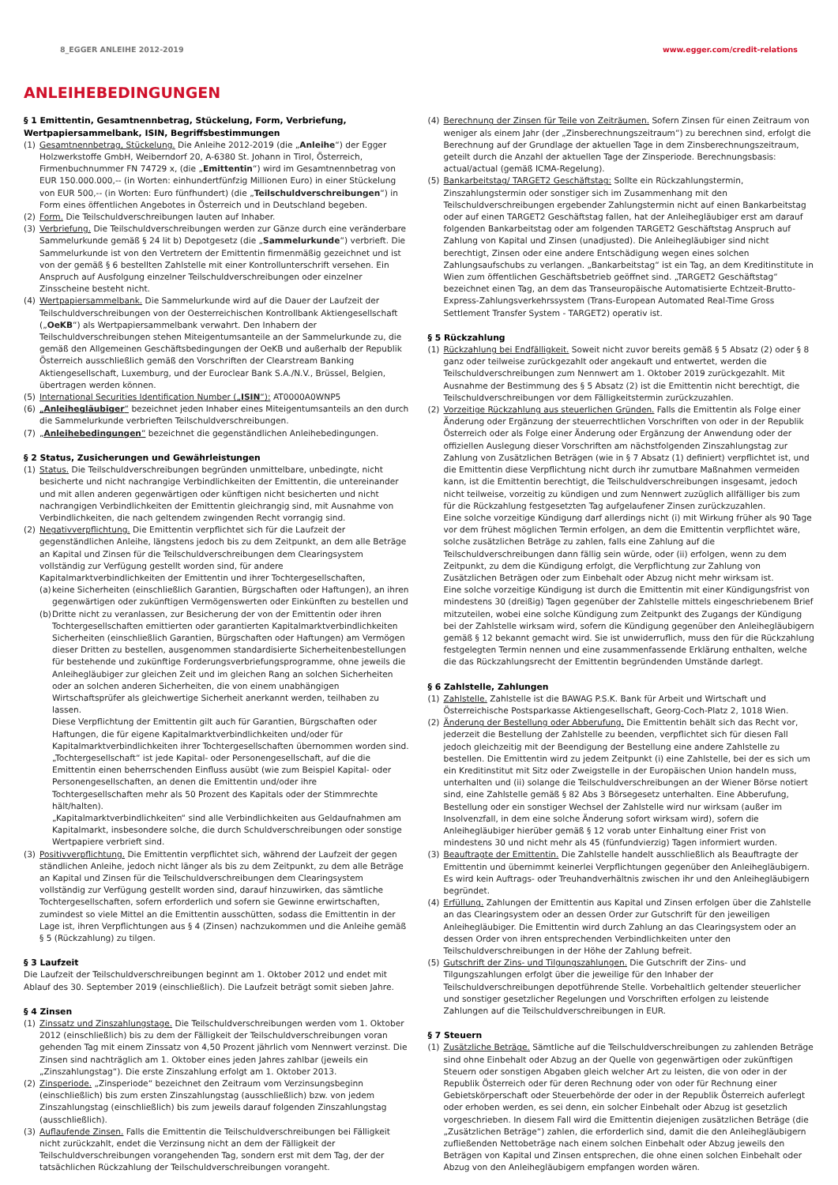8_EGGER ANLEIHE 2012-2019 www.egger.com/credit-relations
ANLEIHEBEDINGUNGEN
§ 1 Emittentin, Gesamtnennbetrag, Stückelung, Form, Verbriefung, Wertpapiersammelbank, ISIN, Begriffsbestimmungen
(1) Gesamtnennbetrag, Stückelung. Die Anleihe 2012-2019 (die „Anleihe“) der Egger Holzwerkstoffe GmbH, Weiberndorf 20, A-6380 St. Johann in Tirol, Österreich, Firmenbuchnummer FN 74729 x, (die „Emittentin“) wird im Gesamtnennbetrag von EUR 150.000.000,-- (in Worten: einhundertfünfzig Millionen Euro) in einer Stückelung von EUR 500,-- (in Worten: Euro fünfhundert) (die „Teilschuldverschreibungen“) in Form eines öffentlichen Angebotes in Österreich und in Deutschland begeben.
(2) Form. Die Teilschuldverschreibungen lauten auf Inhaber.
(3) Verbriefung. Die Teilschuldverschreibungen werden zur Gänze durch eine veränderbare Sammelurkunde gemäß § 24 lit b) Depotgesetz (die „Sammelurkunde“) verbrieft. Die Sammelurkunde ist von den Vertretern der Emittentin firmenmäßig gezeichnet und ist von der gemäß § 6 bestellten Zahlstelle mit einer Kontrollunterschrift versehen. Ein Anspruch auf Ausfolgung einzelner Teilschuldverschreibungen oder einzelner Zinsscheine besteht nicht.
(4) Wertpapiersammelbank. Die Sammelurkunde wird auf die Dauer der Laufzeit der Teilschuldverschreibungen von der Oesterreichischen Kontrollbank Aktiengesellschaft („OeKB“) als Wertpapiersammelbank verwahrt. Den Inhabern der Teilschuldverschreibungen stehen Miteigentumsanteile an der Sammelurkunde zu, die gemäß den Allgemeinen Geschäftsbedingungen der OeKB und außerhalb der Republik Österreich ausschließlich gemäß den Vorschriften der Clearstream Banking Aktiengesellschaft, Luxemburg, und der Euroclear Bank S.A./N.V., Brüssel, Belgien, übertragen werden können.
(5) International Securities Identification Number („ISIN“): AT0000A0WNP5
(6) „Anleihegläubiger“ bezeichnet jeden Inhaber eines Miteigentumsanteils an den durch die Sammelurkunde verbrieften Teilschuldverschreibungen.
(7) „Anleihebedingungen“ bezeichnet die gegenständlichen Anleihebedingungen.
§ 2 Status, Zusicherungen und Gewährleistungen
(1) Status. Die Teilschuldverschreibungen begründen unmittelbare, unbedingte, nicht besicherte und nicht nachrangige Verbindlichkeiten der Emittentin, die untereinander und mit allen anderen gegenwärtigen oder künftigen nicht besicherten und nicht nachrangigen Verbindlichkeiten der Emittentin gleichrangig sind, mit Ausnahme von Verbindlichkeiten, die nach geltendem zwingenden Recht vorrangig sind.
(2) Negativverpflichtung. Die Emittentin verpflichtet sich für die Laufzeit der gegenständlichen Anleihe, längstens jedoch bis zu dem Zeitpunkt, an dem alle Beträge an Kapital und Zinsen für die Teilschuldverschreibungen dem Clearingsystem vollständig zur Verfügung gestellt worden sind, für andere Kapitalmarktverbindlichkeiten der Emittentin und ihrer Tochtergesellschaften,
(a) keine Sicherheiten (einschließlich Garantien, Bürgschaften oder Haftungen), an ihren gegenwärtigen oder zukünftigen Vermögenswerten oder Einkünften zu bestellen und
(b) Dritte nicht zu veranlassen, zur Besicherung der von der Emittentin oder ihren Tochtergesellschaften emittierten oder garantierten Kapitalmarktverbindlichkeiten Sicherheiten (einschließlich Garantien, Bürgschaften oder Haftungen) am Vermögen dieser Dritten zu bestellen, ausgenommen standardisierte Sicherheitenbestellungen für bestehende und zukünftige Forderungsverbriefungsprogramme, ohne jeweils die Anleihegläubiger zur gleichen Zeit und im gleichen Rang an solchen Sicherheiten oder an solchen anderen Sicherheiten, die von einem unabhängigen Wirtschaftsprüfer als gleichwertige Sicherheit anerkannt werden, teilhaben zu lassen.
Diese Verpflichtung der Emittentin gilt auch für Garantien, Bürgschaften oder Haftungen, die für eigene Kapitalmarktverbindlichkeiten und/oder für Kapitalmarktverbindlichkeiten ihrer Tochtergesellschaften übernommen worden sind.
„Tochtergesellschaft“ ist jede Kapital- oder Personengesellschaft, auf die die Emittentin einen beherrschenden Einfluss ausübt (wie zum Beispiel Kapital- oder Personengesellschaften, an denen die Emittentin und/oder ihre Tochtergesellschaften mehr als 50 Prozent des Kapitals oder der Stimmrechte hält/halten).
„Kapitalmarktverbindlichkeiten“ sind alle Verbindlichkeiten aus Geldaufnahmen am Kapitalmarkt, insbesondere solche, die durch Schuldverschreibungen oder sonstige Wertpapiere verbrieft sind.
(3) Positivverpflichtung. Die Emittentin verpflichtet sich, während der Laufzeit der gegen ständlichen Anleihe, jedoch nicht länger als bis zu dem Zeitpunkt, zu dem alle Beträge an Kapital und Zinsen für die Teilschuldverschreibungen dem Clearingsystem vollständig zur Verfügung gestellt worden sind, darauf hinzuwirken, das sämtliche Tochtergesellschaften, sofern erforderlich und sofern sie Gewinne erwirtschaften, zumindest so viele Mittel an die Emittentin ausschütten, sodass die Emittentin in der Lage ist, ihren Verpflichtungen aus § 4 (Zinsen) nachzukommen und die Anleihe gemäß § 5 (Rückzahlung) zu tilgen.
§ 3 Laufzeit
Die Laufzeit der Teilschuldverschreibungen beginnt am 1. Oktober 2012 und endet mit Ablauf des 30. September 2019 (einschließlich). Die Laufzeit beträgt somit sieben Jahre.
§ 4 Zinsen
(1) Zinssatz und Zinszahlungstage. Die Teilschuldverschreibungen werden vom 1. Oktober 2012 (einschließlich) bis zu dem der Fälligkeit der Teilschuldverschreibungen voran gehenden Tag mit einem Zinssatz von 4,50 Prozent jährlich vom Nennwert verzinst. Die Zinsen sind nachträglich am 1. Oktober eines jeden Jahres zahlbar (jeweils ein „Zinszahlungstag“). Die erste Zinszahlung erfolgt am 1. Oktober 2013.
(2) Zinsperiode. „Zinsperiode“ bezeichnet den Zeitraum vom Verzinsungsbeginn (einschließlich) bis zum ersten Zinszahlungstag (ausschließlich) bzw. von jedem Zinszahlungstag (einschließlich) bis zum jeweils darauf folgenden Zinszahlungstag (ausschließlich).
(3) Auflaufende Zinsen. Falls die Emittentin die Teilschuldverschreibungen bei Fälligkeit nicht zurückzahlt, endet die Verzinsung nicht an dem der Fälligkeit der Teilschuldverschreibungen vorangehenden Tag, sondern erst mit dem Tag, der der tatsächlichen Rückzahlung der Teilschuldverschreibungen vorangeht.
(4) Berechnung der Zinsen für Teile von Zeiträumen. Sofern Zinsen für einen Zeitraum von weniger als einem Jahr (der „Zinsberechnungszeitraum“) zu berechnen sind, erfolgt die Berechnung auf der Grundlage der aktuellen Tage in dem Zinsberechnungszeitraum, geteilt durch die Anzahl der aktuellen Tage der Zinsperiode. Berechnungsbasis: actual/actual (gemäß ICMA-Regelung).
(5) Bankarbeitstag/ TARGET2 Geschäftstag: Sollte ein Rückzahlungstermin, Zinszahlungstermin oder sonstiger sich im Zusammenhang mit den Teilschuldverschreibungen ergebender Zahlungstermin nicht auf einen Bankarbeitstag oder auf einen TARGET2 Geschäftstag fallen, hat der Anleihegläubiger erst am darauf folgenden Bankarbeitstag oder am folgenden TARGET2 Geschäftstag Anspruch auf Zahlung von Kapital und Zinsen (unadjusted). Die Anleihegläubiger sind nicht berechtigt, Zinsen oder eine andere Entschädigung wegen eines solchen Zahlungsaufschubs zu verlangen. „Bankarbeitstag“ ist ein Tag, an dem Kreditinstitute in Wien zum öffentlichen Geschäftsbetrieb geöffnet sind. „TARGET2 Geschäftstag“ bezeichnet einen Tag, an dem das Transeuropäische Automatisierte Echtzeit-Brutto-Express-Zahlungsverkehrssystem (Trans-European Automated Real-Time Gross Settlement Transfer System - TARGET2) operativ ist.
§ 5 Rückzahlung
(1) Rückzahlung bei Endfälligkeit. Soweit nicht zuvor bereits gemäß § 5 Absatz (2) oder § 8 ganz oder teilweise zurückgezahlt oder angekauft und entwertet, werden die Teilschuldverschreibungen zum Nennwert am 1. Oktober 2019 zurückgezahlt. Mit Ausnahme der Bestimmung des § 5 Absatz (2) ist die Emittentin nicht berechtigt, die Teilschuldverschreibungen vor dem Fälligkeitstermin zurückzuzahlen.
(2) Vorzeitige Rückzahlung aus steuerlichen Gründen. Falls die Emittentin als Folge einer Änderung oder Ergänzung der steuerrechtlichen Vorschriften von oder in der Republik Österreich oder als Folge einer Änderung oder Ergänzung der Anwendung oder der offiziellen Auslegung dieser Vorschriften am nächstfolgenden Zinszahlungstag zur Zahlung von Zusätzlichen Beträgen (wie in § 7 Absatz (1) definiert) verpflichtet ist, und die Emittentin diese Verpflichtung nicht durch ihr zumutbare Maßnahmen vermeiden kann, ist die Emittentin berechtigt, die Teilschuldverschreibungen insgesamt, jedoch nicht teilweise, vorzeitig zu kündigen und zum Nennwert zuzüglich allfälliger bis zum für die Rückzahlung festgesetzten Tag aufgelaufener Zinsen zurückzuzahlen.
Eine solche vorzeitige Kündigung darf allerdings nicht (i) mit Wirkung früher als 90 Tage vor dem frühest möglichen Termin erfolgen, an dem die Emittentin verpflichtet wäre, solche zusätzlichen Beträge zu zahlen, falls eine Zahlung auf die Teilschuldverschreibungen dann fällig sein würde, oder (ii) erfolgen, wenn zu dem Zeitpunkt, zu dem die Kündigung erfolgt, die Verpflichtung zur Zahlung von Zusätzlichen Beträgen oder zum Einbehalt oder Abzug nicht mehr wirksam ist.
Eine solche vorzeitige Kündigung ist durch die Emittentin mit einer Kündigungsfrist von mindestens 30 (dreißig) Tagen gegenüber der Zahlstelle mittels eingeschriebenem Brief mitzuteilen, wobei eine solche Kündigung zum Zeitpunkt des Zugangs der Kündigung bei der Zahlstelle wirksam wird, sofern die Kündigung gegenüber den Anleihegläubigern gemäß § 12 bekannt gemacht wird. Sie ist unwiderruflich, muss den für die Rückzahlung festgelegten Termin nennen und eine zusammenfassende Erklärung enthalten, welche die das Rückzahlungsrecht der Emittentin begründenden Umstände darlegt.
§ 6 Zahlstelle, Zahlungen
(1) Zahlstelle. Zahlstelle ist die BAWAG P.S.K. Bank für Arbeit und Wirtschaft und Österreichische Postsparkasse Aktiengesellschaft, Georg-Coch-Platz 2, 1018 Wien.
(2) Änderung der Bestellung oder Abberufung. Die Emittentin behält sich das Recht vor, jederzeit die Bestellung der Zahlstelle zu beenden, verpflichtet sich für diesen Fall jedoch gleichzeitig mit der Beendigung der Bestellung eine andere Zahlstelle zu bestellen. Die Emittentin wird zu jedem Zeitpunkt (i) eine Zahlstelle, bei der es sich um ein Kreditinstitut mit Sitz oder Zweigstelle in der Europäischen Union handeln muss, unterhalten und (ii) solange die Teilschuldverschreibungen an der Wiener Börse notiert sind, eine Zahlstelle gemäß § 82 Abs 3 Börsegesetz unterhalten. Eine Abberufung, Bestellung oder ein sonstiger Wechsel der Zahlstelle wird nur wirksam (außer im Insolvenzfall, in dem eine solche Änderung sofort wirksam wird), sofern die Anleihegläubiger hierüber gemäß § 12 vorab unter Einhaltung einer Frist von mindestens 30 und nicht mehr als 45 (fünfundvierzig) Tagen informiert wurden.
(3) Beauftragte der Emittentin. Die Zahlstelle handelt ausschließlich als Beauftragte der Emittentin und übernimmt keinerlei Verpflichtungen gegenüber den Anleihegläubigern. Es wird kein Auftrags- oder Treuhandverhältnis zwischen ihr und den Anleihegläubigern begründet.
(4) Erfüllung. Zahlungen der Emittentin aus Kapital und Zinsen erfolgen über die Zahlstelle an das Clearingsystem oder an dessen Order zur Gutschrift für den jeweiligen Anleihegläubiger. Die Emittentin wird durch Zahlung an das Clearingsystem oder an dessen Order von ihren entsprechenden Verbindlichkeiten unter den Teilschuldverschreibungen in der Höhe der Zahlung befreit.
(5) Gutschrift der Zins- und Tilgungszahlungen. Die Gutschrift der Zins- und Tilgungszahlungen erfolgt über die jeweilige für den Inhaber der Teilschuldverschreibungen depotführende Stelle. Vorbehaltlich geltender steuerlicher und sonstiger gesetzlicher Regelungen und Vorschriften erfolgen zu leistende Zahlungen auf die Teilschuldverschreibungen in EUR.
§ 7 Steuern
(1) Zusätzliche Beträge. Sämtliche auf die Teilschuldverschreibungen zu zahlenden Beträge sind ohne Einbehalt oder Abzug an der Quelle von gegenwärtigen oder zukünftigen Steuern oder sonstigen Abgaben gleich welcher Art zu leisten, die von oder in der Republik Österreich oder für deren Rechnung oder von oder für Rechnung einer Gebietskörperschaft oder Steuerbehörde der oder in der Republik Österreich auferlegt oder erhoben werden, es sei denn, ein solcher Einbehalt oder Abzug ist gesetzlich vorgeschrieben. In diesem Fall wird die Emittentin diejenigen zusätzlichen Beträge (die „Zusätzlichen Beträge“) zahlen, die erforderlich sind, damit die den Anleihegläubigern zufließenden Nettobeträge nach einem solchen Einbehalt oder Abzug jeweils den Beträgen von Kapital und Zinsen entsprechen, die ohne einen solchen Einbehalt oder Abzug von den Anleihegläubigern empfangen worden wären.